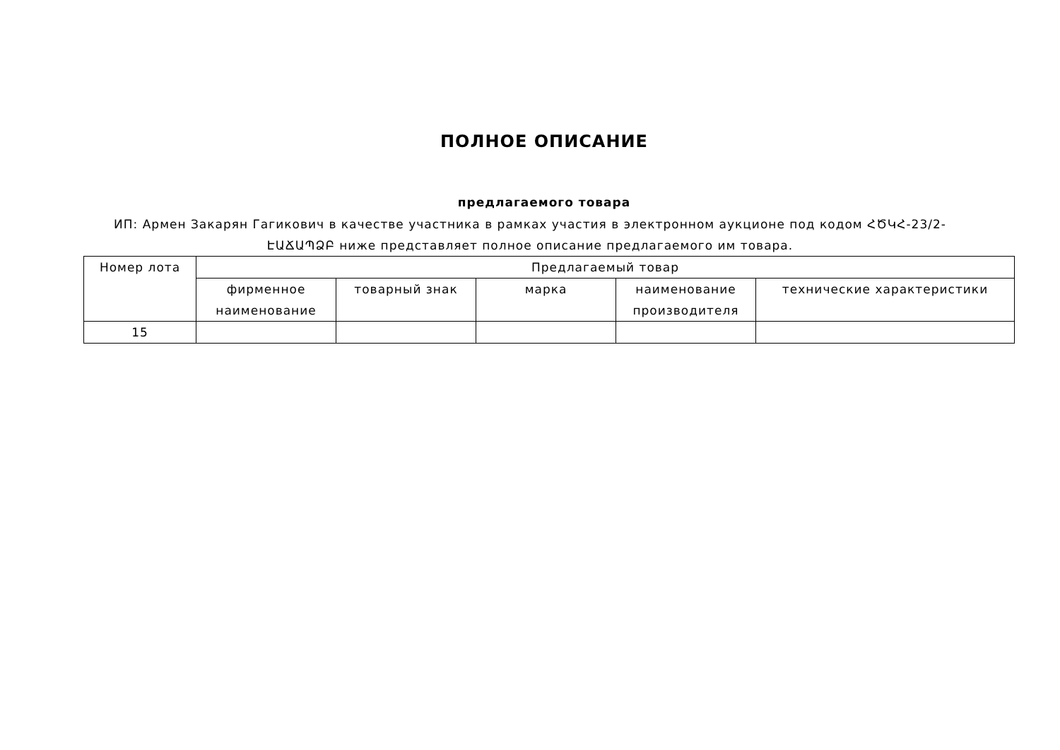ПОЛНОЕ ОПИСАНИЕ
предлагаемого товара
ИП: Армен Закарян Гагикович в качестве участника в рамках участия в электронном аукционе под кодом ՀԾԿՀ-23/2-ԷԱՃԱՊՁԲ ниже представляет полное описание предлагаемого им товара.
| Номер лота | Предлагаемый товар | | | | |
| --- | --- | --- | --- | --- | --- |
| | фирменное наименование | товарный знак | марка | наименование производителя | технические характеристики |
| 15 | | | | | |